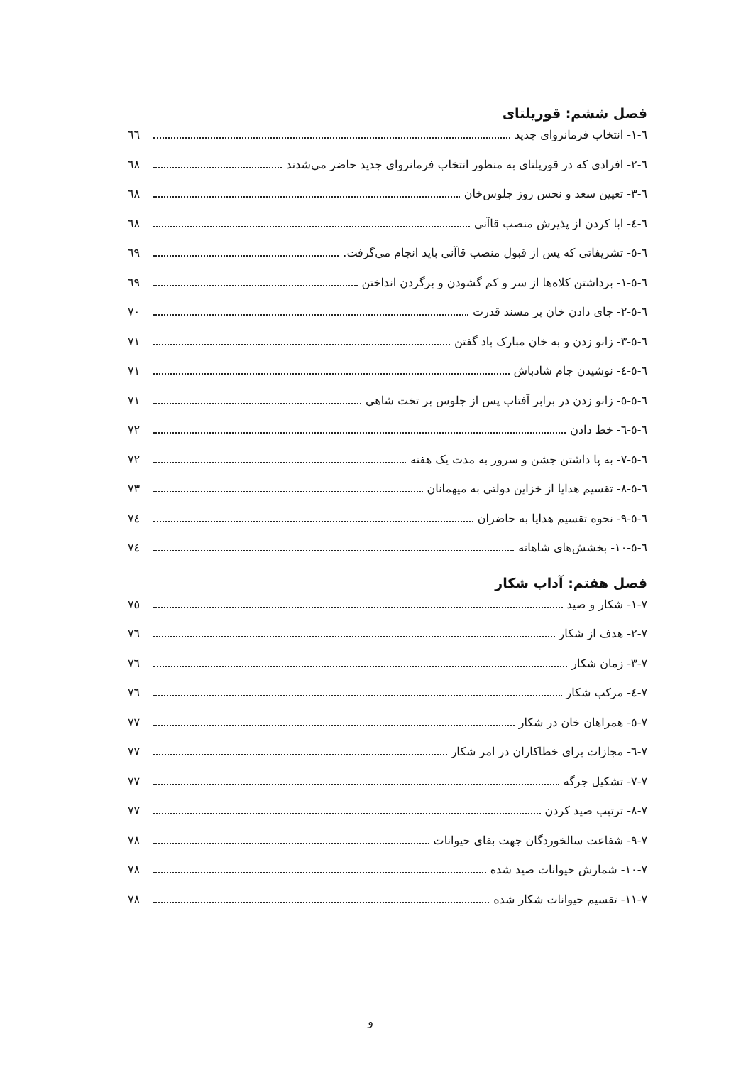فصل ششم: قوریلتای
٦-١- انتخاب فرمانروای جدید ٦٦
٦-٢- افرادی که در قوریلتای به منظور انتخاب فرمانروای جدید حاضر می‌شدند ٦٨
٦-٣- تعیین سعد و نحس روز جلوس‌خان ٦٨
٦-٤- ابا کردن از پذیرش منصب قاآنی ٦٨
٦-٥- تشریفاتی که پس از قبول منصب قاآنی باید انجام می‌گرفت. ٦٩
٦-٥-١- برداشتن کلاه‌ها از سر و کم گشودن و برگردن انداختن ٦٩
٦-٥-٢- جای دادن خان بر مسند قدرت ٧٠
٦-٥-٣- زانو زدن و به خان مبارک باد گفتن ٧١
٦-٥-٤- نوشیدن جام شادباش ٧١
٦-٥-٥- زانو زدن در برابر آفتاب پس از جلوس بر تخت شاهی ٧١
٦-٥-٦- خط دادن ٧٢
٦-٥-٧- به پا داشتن جشن و سرور به مدت یک هفته ٧٢
٦-٥-٨- تقسیم هدایا از خزاین دولتی به میهمانان ٧٣
٦-٥-٩- نحوه تقسیم هدایا به حاضران ٧٤
٦-٥-١٠- بخشش‌های شاهانه ٧٤
فصل هفتم: آداب شکار
٧-١- شکار و صید ٧٥
٧-٢- هدف از شکار ٧٦
٧-٣- زمان شکار ٧٦
٧-٤- مرکب شکار ٧٦
٧-٥- همراهان خان در شکار ٧٧
٧-٦- مجازات برای خطاکاران در امر شکار ٧٧
٧-٧- تشکیل جرگه ٧٧
٧-٨- ترتیب صید کردن ٧٧
٧-٩- شفاعت سالخوردگان جهت بقای حیوانات ٧٨
٧-١٠- شمارش حیوانات صید شده ٧٨
٧-١١- تقسیم حیوانات شکار شده ٧٨
و